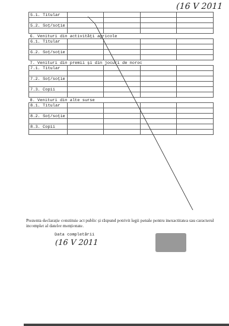(16 V 2011
| 5.1. Titular | | | | |
| 5.2. Soț/soție | | | | |
| 6. Venituri din activități agricole | | | | |
| 6.1. Titular | | | | |
| 6.2. Soț/soție | | | | |
| 7. Venituri din premii și din jocuri de noroc | | | | |
| 7.1. Titular | | | | |
| 7.2. Soț/soție | | | | |
| 7.3. Copii | | | | |
| 8. Venituri din alte surse | | | | |
| 8.1. Titular | | | | |
| 8.2. Soț/soție | | | | |
| 8.3. Copii | | | | |
Prezenta declarație constituie act public și răspund potrivit legii penale pentru inexactitatea sau caracterul incomplet al datelor menționate.
Data completării
(16 V 2011